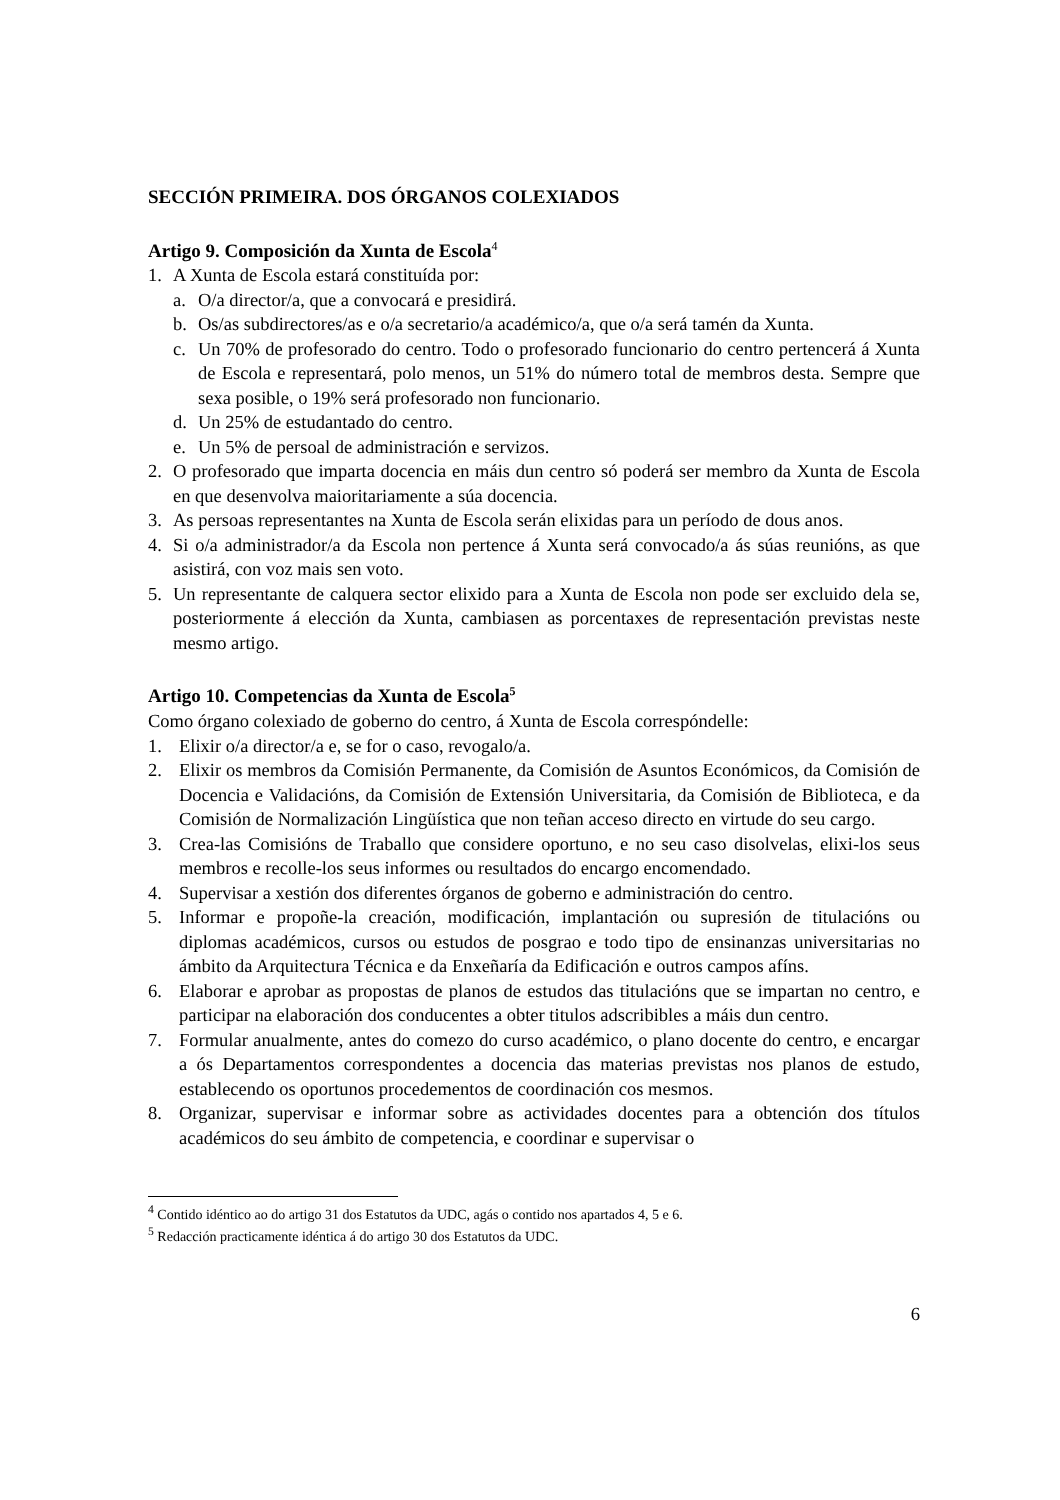SECCIÓN PRIMEIRA. DOS ÓRGANOS COLEXIADOS
Artigo 9. Composición da Xunta de Escola<sup>4</sup>
1. A Xunta de Escola estará constituída por:
a. O/a director/a, que a convocará e presidirá.
b. Os/as subdirectores/as e o/a secretario/a académico/a, que o/a será tamén da Xunta.
c. Un 70% de profesorado do centro. Todo o profesorado funcionario do centro pertencerá á Xunta de Escola e representará, polo menos, un 51% do número total de membros desta. Sempre que sexa posible, o 19% será profesorado non funcionario.
d. Un 25% de estudantado do centro.
e. Un 5% de persoal de administración e servizos.
2. O profesorado que imparta docencia en máis dun centro só poderá ser membro da Xunta de Escola en que desenvolva maioritariamente a súa docencia.
3. As persoas representantes na Xunta de Escola serán elixidas para un período de dous anos.
4. Si o/a administrador/a da Escola non pertence á Xunta será convocado/a ás súas reunións, as que asistirá, con voz mais sen voto.
5. Un representante de calquera sector elixido para a Xunta de Escola non pode ser excluido dela se, posteriormente á elección da Xunta, cambiasen as porcentaxes de representación previstas neste mesmo artigo.
Artigo 10. Competencias da Xunta de Escola<sup>5</sup>
Como órgano colexiado de goberno do centro, á Xunta de Escola correspóndelle:
1. Elixir o/a director/a e, se for o caso, revogalo/a.
2. Elixir os membros da Comisión Permanente, da Comisión de Asuntos Económicos, da Comisión de Docencia e Validacións, da Comisión de Extensión Universitaria, da Comisión de Biblioteca, e da Comisión de Normalización Lingüística que non teñan acceso directo en virtude do seu cargo.
3. Crea-las Comisións de Traballo que considere oportuno, e no seu caso disolvelas, elixi-los seus membros e recolle-los seus informes ou resultados do encargo encomendado.
4. Supervisar a xestión dos diferentes órganos de goberno e administración do centro.
5. Informar e propoñe-la creación, modificación, implantación ou supresión de titulacións ou diplomas académicos, cursos ou estudos de posgrao e todo tipo de ensinanzas universitarias no ámbito da Arquitectura Técnica e da Enxeñaría da Edificación e outros campos afíns.
6. Elaborar e aprobar as propostas de planos de estudos das titulacións que se impartan no centro, e participar na elaboración dos conducentes a obter titulos adscribibles a máis dun centro.
7. Formular anualmente, antes do comezo do curso académico, o plano docente do centro, e encargar a ós Departamentos correspondentes a docencia das materias previstas nos planos de estudo, establecendo os oportunos procedementos de coordinación cos mesmos.
8. Organizar, supervisar e informar sobre as actividades docentes para a obtención dos títulos académicos do seu ámbito de competencia, e coordinar e supervisar o
<sup>4</sup> Contido idéntico ao do artigo 31 dos Estatutos da UDC, agás o contido nos apartados 4, 5 e 6.
<sup>5</sup> Redacción practicamente idéntica á do artigo 30 dos Estatutos da UDC.
6